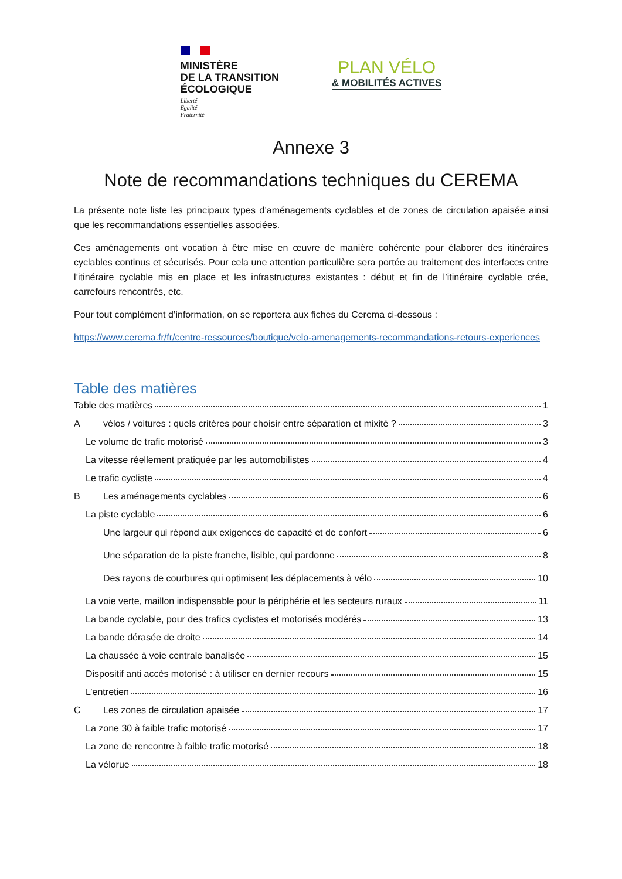MINISTÈRE
DE LA TRANSITION
ÉCOLOGIQUE
Liberté
Égalité
Fraternité
PLAN VÉLO
& MOBILITÉS ACTIVES
Annexe 3
Note de recommandations techniques du CEREMA
La présente note liste les principaux types d’aménagements cyclables et de zones de circulation apaisée ainsi que les recommandations essentielles associées.
Ces aménagements ont vocation à être mise en œuvre de manière cohérente pour élaborer des itinéraires cyclables continus et sécurisés. Pour cela une attention particulière sera portée au traitement des interfaces entre l’itinéraire cyclable mis en place et les infrastructures existantes : début et fin de l’itinéraire cyclable crée, carrefours rencontrés, etc.
Pour tout complément d’information, on se reportera aux fiches du Cerema ci-dessous :
https://www.cerema.fr/fr/centre-ressources/boutique/velo-amenagements-recommandations-retours-experiences
Table des matières
Table des matières 1
Avélos / voitures : quels critères pour choisir entre séparation et mixité ? 3
Le volume de trafic motorisé 3
La vitesse réellement pratiquée par les automobilistes 4
Le trafic cycliste 4
B Les aménagements cyclables 6
La piste cyclable 6
Une largeur qui répond aux exigences de capacité et de confort 6
Une séparation de la piste franche, lisible, qui pardonne 8
Des rayons de courbures qui optimisent les déplacements à vélo 10
La voie verte, maillon indispensable pour la périphérie et les secteurs ruraux 11
La bande cyclable, pour des trafics cyclistes et motorisés modérés 13
La bande dérasée de droite 14
La chaussée à voie centrale banalisée 15
Dispositif anti accès motorisé : à utiliser en dernier recours 15
L’entretien 16
C Les zones de circulation apaisée 17
La zone 30 à faible trafic motorisé 17
La zone de rencontre à faible trafic motorisé 18
La vélorue 18